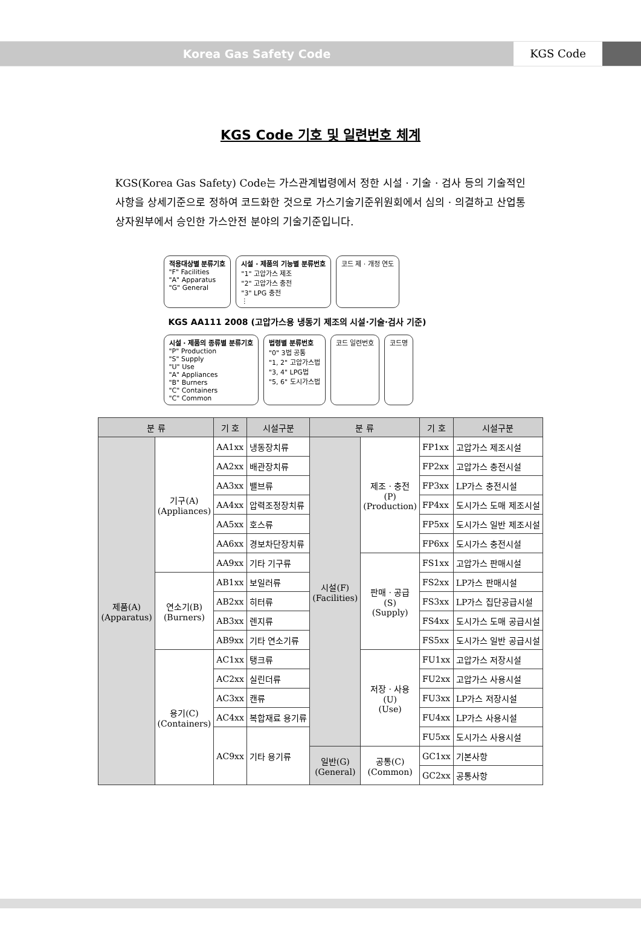Korea Gas Safety Code KGS Code
KGS Code 기호 및 일련번호 체계
KGS(Korea Gas Safety) Code는 가스관계법령에서 정한 시설 · 기술 · 검사 등의 기술적인 사항을 상세기준으로 정하여 코드화한 것으로 가스기술기준위원회에서 심의 · 의결하고 산업통상자원부에서 승인한 가스안전 분야의 기술기준입니다.
적용대상별 분류기호
"F" Facilities
"A" Apparatus
"G" General
시설 · 제품의 기능별 분류번호
"1" 고압가스 제조
"2" 고압가스 충전
"3" LPG 충전
⋮
코드 제 · 개정 연도
KGS AA111 2008 (고압가스용 냉동기 제조의 시설·기술·검사 기준)
시설 · 제품의 종류별 분류기호
"P" Production
"S" Supply
"U" Use
"A" Appliances
"B" Burners
"C" Containers
"C" Common
법령별 분류번호
"0" 3법 공통
"1, 2" 고압가스법
"3, 4" LPG법
"5, 6" 도시가스법
코드 일련번호
코드명
| 분 류 | | 기 호 | 시설구분 | 분 류 | | 기 호 | 시설구분 |
| --- | --- | --- | --- | --- | --- | --- | --- |
| 제품(A) (Apparatus) | 기구(A) (Appliances) | AA1xx | 냉동장치류 | 시설(F) (Facilities) | 제조 · 충전 (P) (Production) | FP1xx | 고압가스 제조시설 |
| | | AA2xx | 배관장치류 | | | FP2xx | 고압가스 충전시설 |
| | | AA3xx | 밸브류 | | | FP3xx | LP가스 충전시설 |
| | | AA4xx | 압력조정장치류 | | | FP4xx | 도시가스 도매 제조시설 |
| | | AA5xx | 호스류 | | | FP5xx | 도시가스 일반 제조시설 |
| | | AA6xx | 경보차단장치류 | | | FP6xx | 도시가스 충전시설 |
| | | AA9xx | 기타 기구류 | | 판매 · 공급 (S) (Supply) | FS1xx | 고압가스 판매시설 |
| | 연소기(B) (Burners) | AB1xx | 보일러류 | | | FS2xx | LP가스 판매시설 |
| | | AB2xx | 히터류 | | | FS3xx | LP가스 집단공급시설 |
| | | AB3xx | 렌지류 | | | FS4xx | 도시가스 도매 공급시설 |
| | | AB9xx | 기타 연소기류 | | | FS5xx | 도시가스 일반 공급시설 |
| | 용기(C) (Containers) | AC1xx | 탱크류 | | 저장 · 사용 (U) (Use) | FU1xx | 고압가스 저장시설 |
| | | AC2xx | 실린더류 | | | FU2xx | 고압가스 사용시설 |
| | | AC3xx | 캔류 | | | FU3xx | LP가스 저장시설 |
| | | AC4xx | 복합재료 용기류 | | | FU4xx | LP가스 사용시설 |
| | | AC9xx | 기타 용기류 | | | FU5xx | 도시가스 사용시설 |
| | | | | 일반(G) (General) | 공통(C) (Common) | GC1xx | 기본사항 |
| | | | | | | GC2xx | 공통사항 |